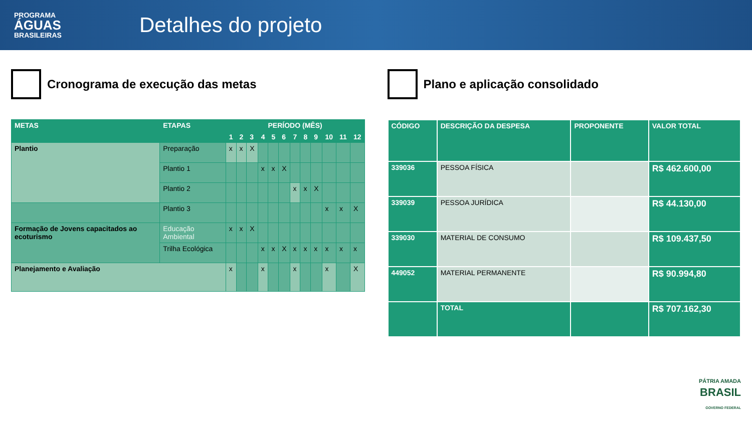PROGRAMA
ÁGUAS
BRASILEIRAS
Detalhes do projeto
Cronograma de execução das metas
| METAS | ETAPAS | PERÍODO (MÊS) | | | | | | | | | | | |
| --- | --- | --- | --- | --- | --- | --- | --- | --- | --- | --- | --- | --- | --- |
| | | 1 | 2 | 3 | 4 | 5 | 6 | 7 | 8 | 9 | 10 | 11 | 12 |
| Plantio | Preparação | x | x | X | | | | | | | | | |
| | Plantio 1 | | | | x | x | X | | | | | | |
| | Plantio 2 | | | | | | | x | x | X | | | |
| | Plantio 3 | | | | | | | | | | x | x | X |
| Formação de Jovens capacitados ao ecoturismo | Educação Ambiental | x | x | X | | | | | | | | | |
| | Trilha Ecológica | | | | x | x | X | x | x | x | x | x | x |
| Planejamento e Avaliação | | x | | | x | | | x | | | x | | X |
Plano e aplicação consolidado
| CÓDIGO | DESCRIÇÃO DA DESPESA | PROPONENTE | VALOR TOTAL |
| --- | --- | --- | --- |
| 339036 | PESSOA FÍSICA | | R$ 462.600,00 |
| 339039 | PESSOA JURÍDICA | | R$ 44.130,00 |
| 339030 | MATERIAL DE CONSUMO | | R$ 109.437,50 |
| 449052 | MATERIAL PERMANENTE | | R$ 90.994,80 |
| | TOTAL | | R$ 707.162,30 |
PÁTRIA AMADA
BRASIL
GOVERNO FEDERAL